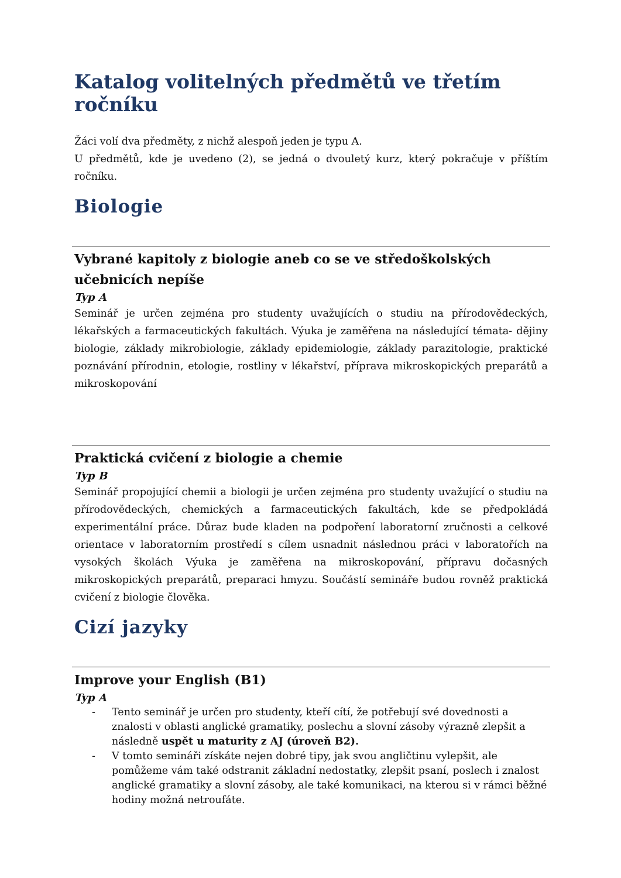Katalog volitelných předmětů ve třetím ročníku
Žáci volí dva předměty, z nichž alespoň jeden je typu A.
U předmětů, kde je uvedeno (2), se jedná o dvouletý kurz, který pokračuje v příštím ročníku.
Biologie
Vybrané kapitoly z biologie aneb co se ve středoškolských učebnicích nepíše
Typ A
Seminář je určen zejména pro studenty uvažujících o studiu na přírodovědeckých, lékařských a farmaceutických fakultách. Výuka je zaměřena na následující témata- dějiny biologie, základy mikrobiologie, základy epidemiologie, základy parazitologie, praktické poznávání přírodnin, etologie, rostliny v lékařství, příprava mikroskopických preparátů a mikroskopování
Praktická cvičení z biologie a chemie
Typ B
Seminář propojující chemii a biologii je určen zejména pro studenty uvažující o studiu na přírodovědeckých, chemických a farmaceutických fakultách, kde se předpokládá experimentální práce. Důraz bude kladen na podpoření laboratorní zručnosti a celkové orientace v laboratorním prostředí s cílem usnadnit následnou práci v laboratořích na vysokých školách Výuka je zaměřena na mikroskopování, přípravu dočasných mikroskopických preparátů, preparaci hmyzu. Součástí semináře budou rovněž praktická cvičení z biologie člověka.
Cizí jazyky
Improve your English (B1)
Typ A
- Tento seminář je určen pro studenty, kteří cítí, že potřebují své dovednosti a znalosti v oblasti anglické gramatiky, poslechu a slovní zásoby výrazně zlepšit a následně uspět u maturity z AJ (úroveň B2).
- V tomto semináři získáte nejen dobré tipy, jak svou angličtinu vylepšit, ale pomůžeme vám také odstranit základní nedostatky, zlepšit psaní, poslech i znalost anglické gramatiky a slovní zásoby, ale také komunikaci, na kterou si v rámci běžné hodiny možná netroufáte.